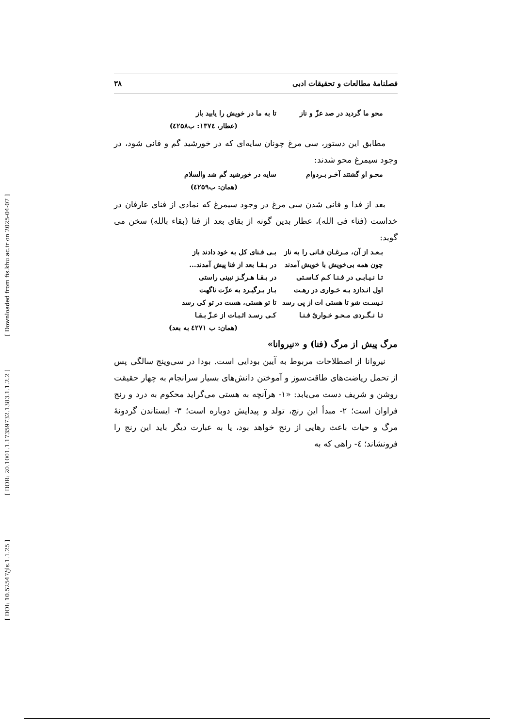[ DOI: 10.52547/jls.1.1.25 ] [ DOR: 20.1001.1.17359732.1383.1.1.2.2 ] [ Downloaded from fis.khu.ac.ir on 2025-04-07 ]
فصلنامهٔ مطالعات و تحقیقات ادبی ۳۸
محو ما گردید در صد عزّ و ناز تا به ما در خویش را یابید باز
(عطار، ۱۳۷٤: ب٤۲۵۸)
مطابق این دستور، سی مرغ چونان سایه‌ای که در خورشید گم و فانی شود، در وجود سیمرغ محو شدند:
محـو او گشتند آخـر بـردوام سایه در خورشید گم شد والسلام
(همان: ب٤۲۵۹)
بعد از فدا و فانی شدن سی مرغ در وجود سیمرغ که نمادی از فنای عارفان در خداست (فناء فی الله)، عطار بدین گونه از بقای بعد از فنا (بقاء بالله) سخن می گوید:
بـعـد از آن، مـرغـان فـانی را به ناز بـی فـنای کل به خود دادند باز
چون همه بی‌خویش با خویش آمدند در بـقـا بعد از فنا پیش آمدند...
تـا نـیـابـی در فـنـا کـم کـاسـتی در بـقـا هـرگـز نبینی راستی
اول انـدازد بـه خـواری در رهـت بـاز بـرگیـرد به عزّت ناگهت
نـیسـت شو تا هستی ات از پی رسد تا تو هستی، هست در تو کی رسد
تـا نـگـردی مـحـو خـواریّ فـنـا کـی رسـد اثـبـات از عـزّ بـقـا
(همان: ب ٤۲۷۱ به بعد)
مرگ پیش از مرگ (فنا) و «نیروانا»
نیروانا از اصطلاحات مربوط به آیین بودایی است. بودا در سی‌وپنج سالگی پس از تحمل ریاضت‌های طاقت‌سوز و آموختن دانش‌های بسیار سرانجام به چهار حقیقت روشن و شریف دست می‌یابد: «۱- هرآنچه به هستی می‌گراید محکوم به درد و رنج فراوان است؛ ۲- مبدأ این رنج، تولد و پیدایش دوباره است؛ ۳- ایستاندن گردونهٔ مرگ و حیات باعث رهایی از رنج خواهد بود، یا به عبارت دیگر باید این رنج را فرونشاند؛ ٤- راهی که به